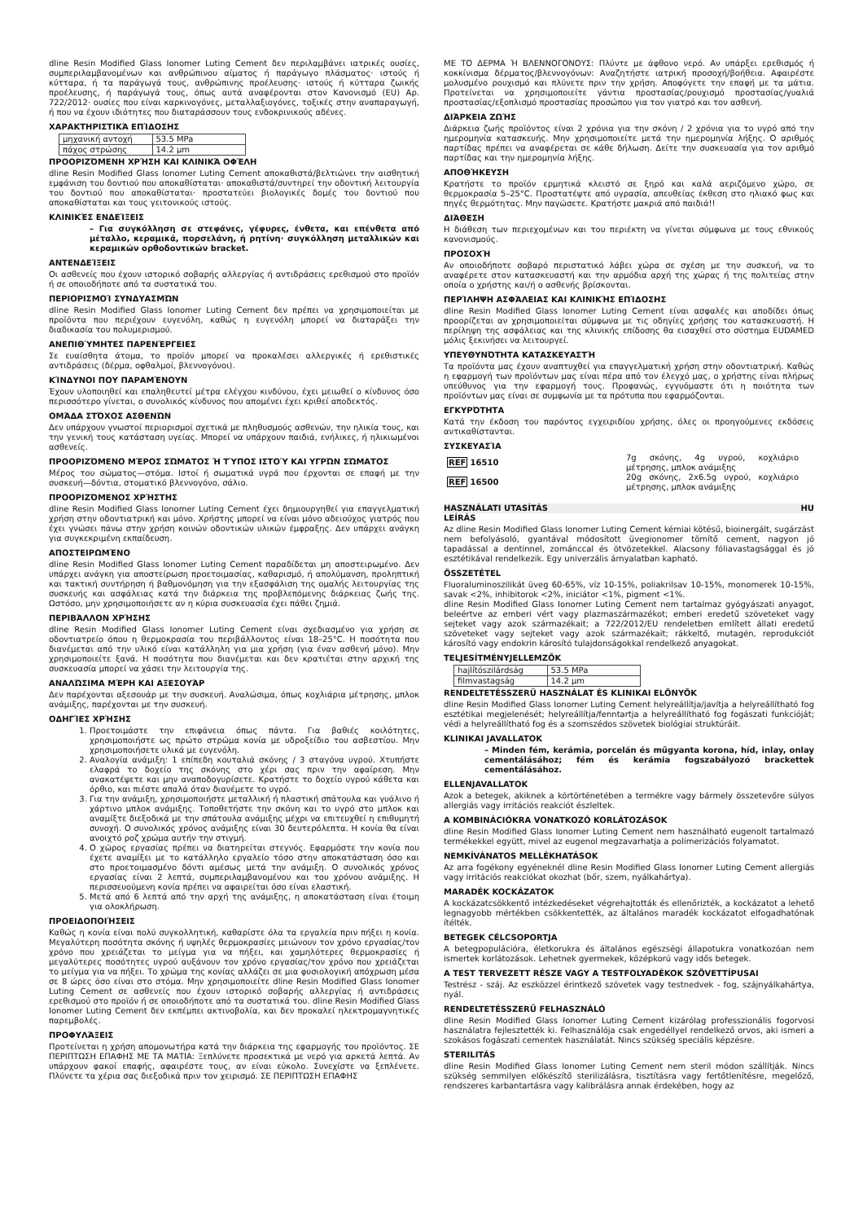dline Resin Modified Glass Ionomer Luting Cement δεν περιλαμβάνει ιατρικές ουσίες, συμπεριλαμβανομένων και ανθρώπινου αίματος ή παράγωγο πλάσματος· ιστούς ή κύτταρα, ή τα παράγωγά τους, ανθρώπινης προέλευσης· ιστούς ή κύτταρα ζωικής προέλευσης, ή παράγωγά τους, όπως αυτά αναφέρονται στον Κανονισμό (EU) Αρ. 722/2012· ουσίες που είναι καρκινογόνες, μεταλλαξιογόνες, τοξικές στην αναπαραγωγή, ή που να έχουν ιδιότητες που διαταράσσουν τους ενδοκρινικούς αδένες.
ΧΑΡΑΚΤΗΡΙΣΤΙΚΆ ΕΠΊΔΟΣΗΣ
| μηχανική αντοχή | 53.5 MPa |
| πάχος στρώσης | 14.2 µm |
ΠΡΟΟΡΙΖΌΜΕΝΗ ΧΡΉΣΗ ΚΑΙ ΚΛΙΝΙΚΆ ΟΦΈΛΗ
dline Resin Modified Glass Ionomer Luting Cement αποκαθιστά/βελτιώνει την αισθητική εμφάνιση του δοντιού που αποκαθίσταται· αποκαθιστά/συντηρεί την οδοντική λειτουργία του δοντιού που αποκαθίσταται· προστατεύει βιολογικές δομές του δοντιού που αποκαθίσταται και τους γειτονικούς ιστούς.
ΚΛΙΝΙΚΈΣ ΕΝΔΕΊΞΕΙΣ
– Για συγκόλληση σε στεφάνες, γέφυρες, ένθετα, και επένθετα από μέταλλο, κεραμικά, πορσελάνη, ή ρητίνη· συγκόλληση μεταλλικών και κεραμικών ορθοδοντικών bracket.
ΑΝΤΕΝΔΕΊΞΕΙΣ
Οι ασθενείς που έχουν ιστορικό σοβαρής αλλεργίας ή αντιδράσεις ερεθισμού στο προϊόν ή σε οποιοδήποτε από τα συστατικά του.
ΠΕΡΙΟΡΙΣΜΟΊ ΣΥΝΔΥΑΣΜΏΝ
dline Resin Modified Glass Ionomer Luting Cement δεν πρέπει να χρησιμοποιείται με προϊόντα που περιέχουν ευγενόλη, καθώς η ευγενόλη μπορεί να διαταράξει την διαδικασία του πολυμερισμού.
ΑΝΕΠΙΘΎΜΗΤΕΣ ΠΑΡΕΝΈΡΓΕΙΕΣ
Σε ευαίσθητα άτομα, το προϊόν μπορεί να προκαλέσει αλλεργικές ή ερεθιστικές αντιδράσεις (δέρμα, οφθαλμοί, βλεννογόνοι).
ΚΊΝΔΥΝΟΙ ΠΟΥ ΠΑΡΑΜΈΝΟΥΝ
Έχουν υλοποιηθεί και επαληθευτεί μέτρα ελέγχου κινδύνου, έχει μειωθεί ο κίνδυνος όσο περισσότερο γίνεται, ο συνολικός κίνδυνος που απομένει έχει κριθεί αποδεκτός.
ΟΜΆΔΑ ΣΤΌΧΟΣ ΑΣΘΕΝΏΝ
Δεν υπάρχουν γνωστοί περιορισμοί σχετικά με πληθυσμούς ασθενών, την ηλικία τους, και την γενική τους κατάσταση υγείας. Μπορεί να υπάρχουν παιδιά, ενήλικες, ή ηλικιωμένοι ασθενείς.
ΠΡΟΟΡΙΖΌΜΕΝΟ ΜΈΡΟΣ ΣΏΜΑΤΟΣ Ή ΤΎΠΟΣ ΙΣΤΟΎ ΚΑΙ ΥΓΡΏΝ ΣΏΜΑΤΟΣ
Μέρος του σώματος—στόμα. Ιστοί ή σωματικά υγρά που έρχονται σε επαφή με την συσκευή—δόντια, στοματικό βλεννογόνο, σάλιο.
ΠΡΟΟΡΙΖΌΜΕΝΟΣ ΧΡΉΣΤΗΣ
dline Resin Modified Glass Ionomer Luting Cement έχει δημιουργηθεί για επαγγελματική χρήση στην οδοντιατρική και μόνο. Χρήστης μπορεί να είναι μόνο αδειούχος γιατρός που έχει γνώσει πάνω στην χρήση κοινών οδοντικών υλικών έμφραξης. Δεν υπάρχει ανάγκη για συγκεκριμένη εκπαίδευση.
ΑΠΟΣΤΕΙΡΩΜΈΝΟ
dline Resin Modified Glass Ionomer Luting Cement παραδίδεται μη αποστειρωμένο. Δεν υπάρχει ανάγκη για αποστείρωση προετοιμασίας, καθαρισμό, ή απολύμανση, προληπτική και τακτική συντήρηση ή βαθμονόμηση για την εξασφάλιση της ομαλής λειτουργίας της συσκευής και ασφάλειας κατά την διάρκεια της προβλεπόμενης διάρκειας ζωής της. Ωστόσο, μην χρησιμοποιήσετε αν η κύρια συσκευασία έχει πάθει ζημιά.
ΠΕΡΙΒΆΛΛΟΝ ΧΡΉΣΗΣ
dline Resin Modified Glass Ionomer Luting Cement είναι σχεδιασμένο για χρήση σε οδοντιατρείο όπου η θερμοκρασία του περιβάλλοντος είναι 18–25°C. Η ποσότητα που διανέμεται από την υλικό είναι κατάλληλη για μια χρήση (για έναν ασθενή μόνο). Μην χρησιμοποιείτε ξανά. Η ποσότητα που διανέμεται και δεν κρατιέται στην αρχική της συσκευασία μπορεί να χάσει την λειτουργία της.
ΑΝΑΛΏΣΙΜΑ ΜΈΡΗ ΚΑΙ ΑΞΕΣΟΥΆΡ
Δεν παρέχονται αξεσουάρ με την συσκευή. Αναλώσιμα, όπως κοχλιάρια μέτρησης, μπλοκ ανάμιξης, παρέχονται με την συσκευή.
ΟΔΗΓΊΕΣ ΧΡΉΣΗΣ
1. Προετοιμάστε την επιφάνεια όπως πάντα. Για βαθιές κοιλότητες, χρησιμοποιήστε ως πρώτο στρώμα κονία με υδροξείδιο του ασβεστίου. Μην χρησιμοποιήσετε υλικά με ευγενόλη.
2. Αναλογία ανάμιξη: 1 επίπεδη κουταλιά σκόνης / 3 σταγόνα υγρού. Χτυπήστε ελαφρά το δοχείο της σκόνης στο χέρι σας πριν την αφαίρεση. Μην ανακατέψετε και μην αναποδογυρίσετε. Κρατήστε το δοχείο υγρού κάθετα και όρθιο, και πιέστε απαλά όταν διανέμετε το υγρό.
3. Για την ανάμιξη, χρησιμοποιήστε μεταλλική ή πλαστική σπάτουλα και γυάλινο ή χάρτινο μπλοκ ανάμιξης. Τοποθετήστε την σκόνη και το υγρό στο μπλοκ και αναμίξτε διεξοδικά με την σπάτουλα ανάμιξης μέχρι να επιτευχθεί η επιθυμητή συνοχή. Ο συνολικός χρόνος ανάμιξης είναι 30 δευτερόλεπτα. Η κονία θα είναι ανοιχτό ροζ χρώμα αυτήν την στιγμή.
4. Ο χώρος εργασίας πρέπει να διατηρείται στεγνός. Εφαρμόστε την κονία που έχετε αναμίξει με το κατάλληλο εργαλείο τόσο στην αποκατάσταση όσο και στο προετοιμασμένο δόντι αμέσως μετά την ανάμιξη. Ο συνολικός χρόνος εργασίας είναι 2 λεπτά, συμπεριλαμβανομένου και του χρόνου ανάμιξης. Η περισσευούμενη κονία πρέπει να αφαιρείται όσο είναι ελαστική.
5. Μετά από 6 λεπτά από την αρχή της ανάμιξης, η αποκατάσταση είναι έτοιμη για ολοκλήρωση.
ΠΡΟΕΙΔΟΠΟΙΉΣΕΙΣ
Καθώς η κονία είναι πολύ συγκολλητική, καθαρίστε όλα τα εργαλεία πριν πήξει η κονία. Μεγαλύτερη ποσότητα σκόνης ή υψηλές θερμοκρασίες μειώνουν τον χρόνο εργασίας/τον χρόνο που χρειάζεται το μείγμα για να πήξει, και χαμηλότερες θερμοκρασίες ή μεγαλύτερες ποσότητες υγρού αυξάνουν τον χρόνο εργασίας/τον χρόνο που χρειάζεται το μείγμα για να πήξει. Το χρώμα της κονίας αλλάζει σε μια φυσιολογική απόχρωση μέσα σε 8 ώρες όσο είναι στο στόμα. Μην χρησιμοποιείτε dline Resin Modified Glass Ionomer Luting Cement σε ασθενείς που έχουν ιστορικό σοβαρής αλλεργίας ή αντιδράσεις ερεθισμού στο προϊόν ή σε οποιοδήποτε από τα συστατικά του. dline Resin Modified Glass Ionomer Luting Cement δεν εκπέμπει ακτινοβολία, και δεν προκαλεί ηλεκτρομαγνητικές παρεμβολές.
ΠΡΟΦΥΛΆΞΕΙΣ
Προτείνεται η χρήση απομονωτήρα κατά την διάρκεια της εφαρμογής του προϊόντος. ΣΕ ΠΕΡΙΠΤΩΣΗ ΕΠΑΦΗΣ ΜΕ ΤΑ ΜΑΤΙΑ: Ξεπλύνετε προσεκτικά με νερό για αρκετά λεπτά. Αν υπάρχουν φακοί επαφής, αφαιρέστε τους, αν είναι εύκολο. Συνεχίστε να ξεπλένετε. Πλύνετε τα χέρια σας διεξοδικά πριν τον χειρισμό. ΣΕ ΠΕΡΙΠΤΩΣΗ ΕΠΑΦΗΣ
ΜΕ ΤΟ ΔΕΡΜΑ Ή ΒΛΕΝΝΟΓΟΝΟΥΣ: Πλύντε με άφθονο νερό. Αν υπάρξει ερεθισμός ή κοκκίνισμα δέρματος/βλεννογόνων: Αναζητήστε ιατρική προσοχή/βοήθεια. Αφαιρέστε μολυσμένο ρουχισμό και πλύνετε πριν την χρήση. Αποφύγετε την επαφή με τα μάτια. Προτείνεται να χρησιμοποιείτε γάντια προστασίας/ρουχισμό προστασίας/γυαλιά προστασίας/εξοπλισμό προστασίας προσώπου για τον γιατρό και τον ασθενή.
ΔΙΆΡΚΕΙΑ ΖΩΉΣ
Διάρκεια ζωής προϊόντος είναι 2 χρόνια για την σκόνη / 2 χρόνια για το υγρό από την ημερομηνία κατασκευής. Μην χρησιμοποιείτε μετά την ημερομηνία λήξης. Ο αριθμός παρτίδας πρέπει να αναφέρεται σε κάθε δήλωση. Δείτε την συσκευασία για τον αριθμό παρτίδας και την ημερομηνία λήξης.
ΑΠΟΘΉΚΕΥΣΗ
Κρατήστε το προϊόν ερμητικά κλειστό σε ξηρό και καλά αεριζόμενο χώρο, σε θερμοκρασία 5–25°C. Προστατέψτε από υγρασία, απευθείας έκθεση στο ηλιακό φως και πηγές θερμότητας. Μην παγώσετε. Κρατήστε μακριά από παιδιά!!
ΔΙΆΘΕΣΗ
Η διάθεση των περιεχομένων και του περιέκτη να γίνεται σύμφωνα με τους εθνικούς κανονισμούς.
ΠΡΟΣΟΧΉ
Αν οποιοδήποτε σοβαρό περιστατικό λάβει χώρα σε σχέση με την συσκευή, να το αναφέρετε στον κατασκευαστή και την αρμόδια αρχή της χώρας ή της πολιτείας στην οποία ο χρήστης και/ή ο ασθενής βρίσκονται.
ΠΕΡΊΛΗΨΗ ΑΣΦΆΛΕΙΑΣ ΚΑΙ ΚΛΙΝΙΚΉΣ ΕΠΊΔΟΣΗΣ
dline Resin Modified Glass Ionomer Luting Cement είναι ασφαλές και αποδίδει όπως προορίζεται αν χρησιμοποιείται σύμφωνα με τις οδηγίες χρήσης του κατασκευαστή. Η περίληψη της ασφάλειας και της κλινικής επίδοσης θα εισαχθεί στο σύστημα EUDAMED μόλις ξεκινήσει να λειτουργεί.
ΥΠΕΥΘΥΝΌΤΗΤΑ ΚΑΤΑΣΚΕΥΑΣΤΉ
Τα προϊόντα μας έχουν αναπτυχθεί για επαγγελματική χρήση στην οδοντιατρική. Καθώς η εφαρμογή των προϊόντων μας είναι πέρα από τον έλεγχό μας, ο χρήστης είναι πλήρως υπεύθυνος για την εφαρμογή τους. Προφανώς, εγγυόμαστε ότι η ποιότητα των προϊόντων μας είναι σε συμφωνία με τα πρότυπα που εφαρμόζονται.
ΕΓΚΥΡΌΤΗΤΑ
Κατά την έκδοση του παρόντος εγχειριδίου χρήσης, όλες οι προηγούμενες εκδόσεις αντικαθίστανται.
ΣΥΣΚΕΥΑΣΊΑ
| REF 16510 | 7g σκόνης, 4g υγρού, κοχλιάριο μέτρησης, μπλοκ ανάμιξης |
| REF 16500 | 20g σκόνης, 2x6.5g υγρού, κοχλιάριο μέτρησης, μπλοκ ανάμιξης |
HASZNÁLATI UTASÍTÁS HU
LEÍRÁS
Az dline Resin Modified Glass Ionomer Luting Cement kémiai kötésű, bioinergált, sugárzást nem befolyásoló, gyantával módosított üvegionomer tömítő cement, nagyon jó tapadással a dentinnel, zománccal és ötvözetekkel. Alacsony fóliavastagsággal és jó esztétikával rendelkezik. Egy univerzális árnyalatban kapható.
ÖSSZETÉTEL
Fluoraluminoszilikát üveg 60-65%, víz 10-15%, poliakrilsav 10-15%, monomerek 10-15%, savak <2%, inhibitorok <2%, iniciátor <1%, pigment <1%.
dline Resin Modified Glass Ionomer Luting Cement nem tartalmaz gyógyászati anyagot, beleértve az emberi vért vagy plazmaszármazékot; emberi eredetű szöveteket vagy sejteket vagy azok származékait; a 722/2012/EU rendeletben említett állati eredetű szöveteket vagy sejteket vagy azok származékait; rákkeltő, mutagén, reprodukciót károsító vagy endokrin károsító tulajdonságokkal rendelkező anyagokat.
TELJESÍTMÉNYJELLEMZŐK
| hajlítószilárdság | 53.5 MPa |
| filmvastagság | 14.2 µm |
RENDELTETÉSSZERŰ HASZNÁLAT ÉS KLINIKAI ELŐNYÖK
dline Resin Modified Glass Ionomer Luting Cement helyreállítja/javítja a helyreállítható fog esztétikai megjelenését; helyreállítja/fenntartja a helyreállítható fog fogászati funkcióját; védi a helyreállítható fog és a szomszédos szövetek biológiai struktúráit.
KLINIKAI JAVALLATOK
– Minden fém, kerámia, porcelán és műgyanta korona, híd, inlay, onlay cementálásához; fém és kerámia fogszabályozó brackettek cementálásához.
ELLENJAVALLATOK
Azok a betegek, akiknek a kórtörténetében a termékre vagy bármely összetevőre súlyos allergiás vagy irritációs reakciót észleltek.
A KOMBINÁCIÓKRA VONATKOZÓ KORLÁTOZÁSOK
dline Resin Modified Glass Ionomer Luting Cement nem használható eugenolt tartalmazó termékekkel együtt, mivel az eugenol megzavarhatja a polimerizációs folyamatot.
NEMKÍVÁNATOS MELLÉKHATÁSOK
Az arra fogékony egyéneknél dline Resin Modified Glass Ionomer Luting Cement allergiás vagy irritációs reakciókat okozhat (bőr, szem, nyálkahártya).
MARADÉK KOCKÁZATOK
A kockázatcsökkentő intézkedéseket végrehajtották és ellenőrizték, a kockázatot a lehető legnagyobb mértékben csökkentették, az általános maradék kockázatot elfogadhatónak ítélték.
BETEGEK CÉLCSOPORTJA
A betegpopulációra, életkorukra és általános egészségi állapotukra vonatkozóan nem ismertek korlátozások. Lehetnek gyermekek, középkorú vagy idős betegek.
A TEST TERVEZETT RÉSZE VAGY A TESTFOLYADÉKOK SZÖVETTÍPUSAI
Testrész - száj. Az eszközzel érintkező szövetek vagy testnedvek - fog, szájnyálkahártya, nyál.
RENDELTETÉSSZERŰ FELHASZNÁLÓ
dline Resin Modified Glass Ionomer Luting Cement kizárólag professzionális fogorvosi használatra fejlesztették ki. Felhasználója csak engedéllyel rendelkező orvos, aki ismeri a szokásos fogászati cementek használatát. Nincs szükség speciális képzésre.
STERILITÁS
dline Resin Modified Glass Ionomer Luting Cement nem steril módon szállítják. Nincs szükség semmilyen előkészítő sterilizálásra, tisztításra vagy fertőtlenítésre, megelőző, rendszeres karbantartásra vagy kalibrálásra annak érdekében, hogy az